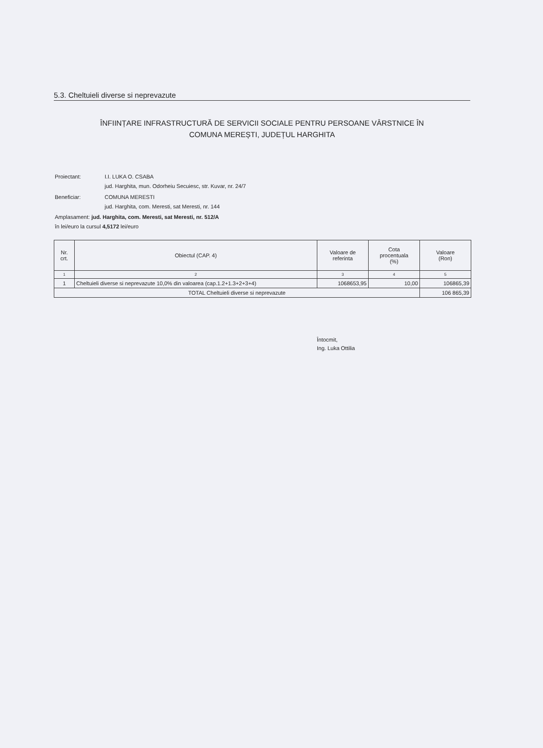5.3. Cheltuieli diverse si neprevazute
ÎNFIINȚARE INFRASTRUCTURĂ DE SERVICII SOCIALE PENTRU PERSOANE VÂRSTNICE ÎN
COMUNA MEREȘTI, JUDEȚUL HARGHITA
| Proiectant: | I.I. LUKA O. CSABA jud. Harghita, mun. Odorheiu Secuiesc, str. Kuvar, nr. 24/7 |
| Beneficiar: | COMUNA MERESTI jud. Harghita, com. Meresti, sat Meresti, nr. 144 |
| Amplasament: jud. Harghita, com. Meresti, sat Meresti, nr. 512/A în lei/euro la cursul 4,5172 lei/euro | |
| Nr. crt. | Obiectul (CAP. 4) | Valoare de referinta | Cota procentuala (%) | Valoare (Ron) |
| --- | --- | --- | --- | --- |
| 1 | 2 | 3 | 4 | 5 |
| 1 | Cheltuieli diverse si neprevazute 10,0% din valoarea (cap.1.2+1.3+2+3+4) | 1068653,95 | 10,00 | 106865,39 |
| TOTAL Cheltuieli diverse si neprevazute | | | | 106 865,39 |
Întocmit,
Ing. Luka Ottilia